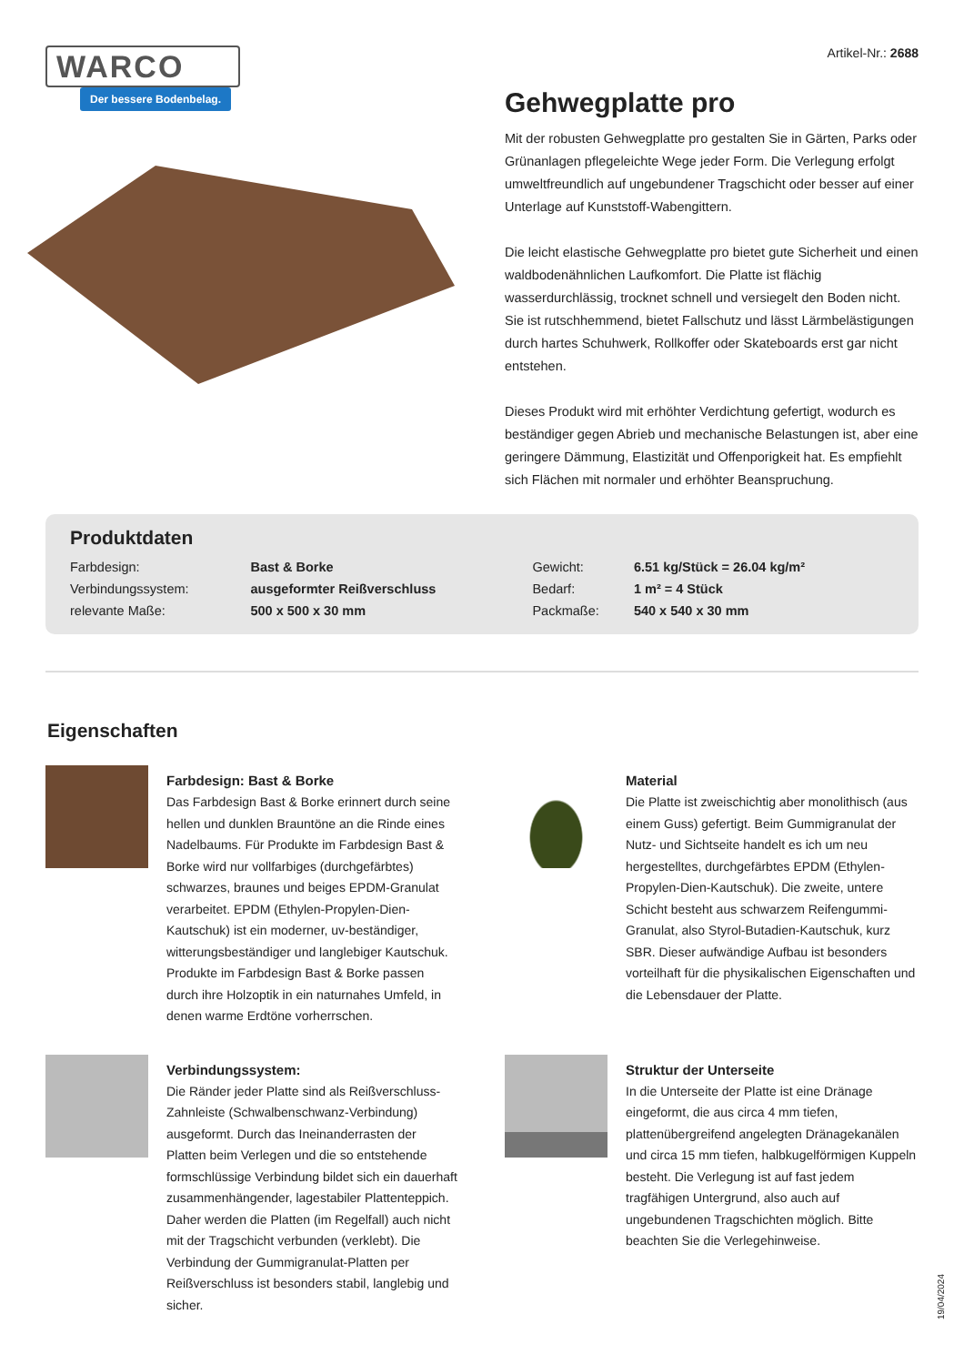WARCO
Der bessere Bodenbelag.
Artikel-Nr.: 2688
Gehwegplatte pro
Mit der robusten Gehwegplatte pro gestalten Sie in Gärten, Parks oder Grünanlagen pflegeleichte Wege jeder Form. Die Verlegung erfolgt umweltfreundlich auf ungebundener Tragschicht oder besser auf einer Unterlage auf Kunststoff-Wabengittern.
Die leicht elastische Gehwegplatte pro bietet gute Sicherheit und einen waldbodenähnlichen Laufkomfort. Die Platte ist flächig wasserdurchlässig, trocknet schnell und versiegelt den Boden nicht. Sie ist rutschhemmend, bietet Fallschutz und lässt Lärmbelästigungen durch hartes Schuhwerk, Rollkoffer oder Skateboards erst gar nicht entstehen.
Dieses Produkt wird mit erhöhter Verdichtung gefertigt, wodurch es beständiger gegen Abrieb und mechanische Belastungen ist, aber eine geringere Dämmung, Elastizität und Offenporigkeit hat. Es empfiehlt sich Flächen mit normaler und erhöhter Beanspruchung.
Produktdaten
| Farbdesign: | Bast & Borke | Gewicht: | 6.51 kg/Stück = 26.04 kg/m² |
| Verbindungssystem: | ausgeformter Reißverschluss | Bedarf: | 1 m² = 4 Stück |
| relevante Maße: | 500 x 500 x 30 mm | Packmaße: | 540 x 540 x 30 mm |
Eigenschaften
Farbdesign: Bast & Borke
Das Farbdesign Bast & Borke erinnert durch seine hellen und dunklen Brauntöne an die Rinde eines Nadelbaums. Für Produkte im Farbdesign Bast & Borke wird nur vollfarbiges (durchgefärbtes) schwarzes, braunes und beiges EPDM-Granulat verarbeitet. EPDM (Ethylen-Propylen-Dien-Kautschuk) ist ein moderner, uv-beständiger, witterungsbeständiger und langlebiger Kautschuk. Produkte im Farbdesign Bast & Borke passen durch ihre Holzoptik in ein naturnahes Umfeld, in denen warme Erdtöne vorherrschen.
Material
Die Platte ist zweischichtig aber monolithisch (aus einem Guss) gefertigt. Beim Gummigranulat der Nutz- und Sichtseite handelt es ich um neu hergestelltes, durchgefärbtes EPDM (Ethylen-Propylen-Dien-Kautschuk). Die zweite, untere Schicht besteht aus schwarzem Reifengummi-Granulat, also Styrol-Butadien-Kautschuk, kurz SBR. Dieser aufwändige Aufbau ist besonders vorteilhaft für die physikalischen Eigenschaften und die Lebensdauer der Platte.
Verbindungssystem:
Die Ränder jeder Platte sind als Reißverschluss-Zahnleiste (Schwalbenschwanz-Verbindung) ausgeformt. Durch das Ineinanderrasten der Platten beim Verlegen und die so entstehende formschlüssige Verbindung bildet sich ein dauerhaft zusammenhängender, lagestabiler Plattenteppich. Daher werden die Platten (im Regelfall) auch nicht mit der Tragschicht verbunden (verklebt). Die Verbindung der Gummigranulat-Platten per Reißverschluss ist besonders stabil, langlebig und sicher.
Struktur der Unterseite
In die Unterseite der Platte ist eine Dränage eingeformt, die aus circa 4 mm tiefen, plattenübergreifend angelegten Dränagekanälen und circa 15 mm tiefen, halbkugelförmigen Kuppeln besteht. Die Verlegung ist auf fast jedem tragfähigen Untergrund, also auch auf ungebundenen Tragschichten möglich. Bitte beachten Sie die Verlegehinweise.
19/04/2024